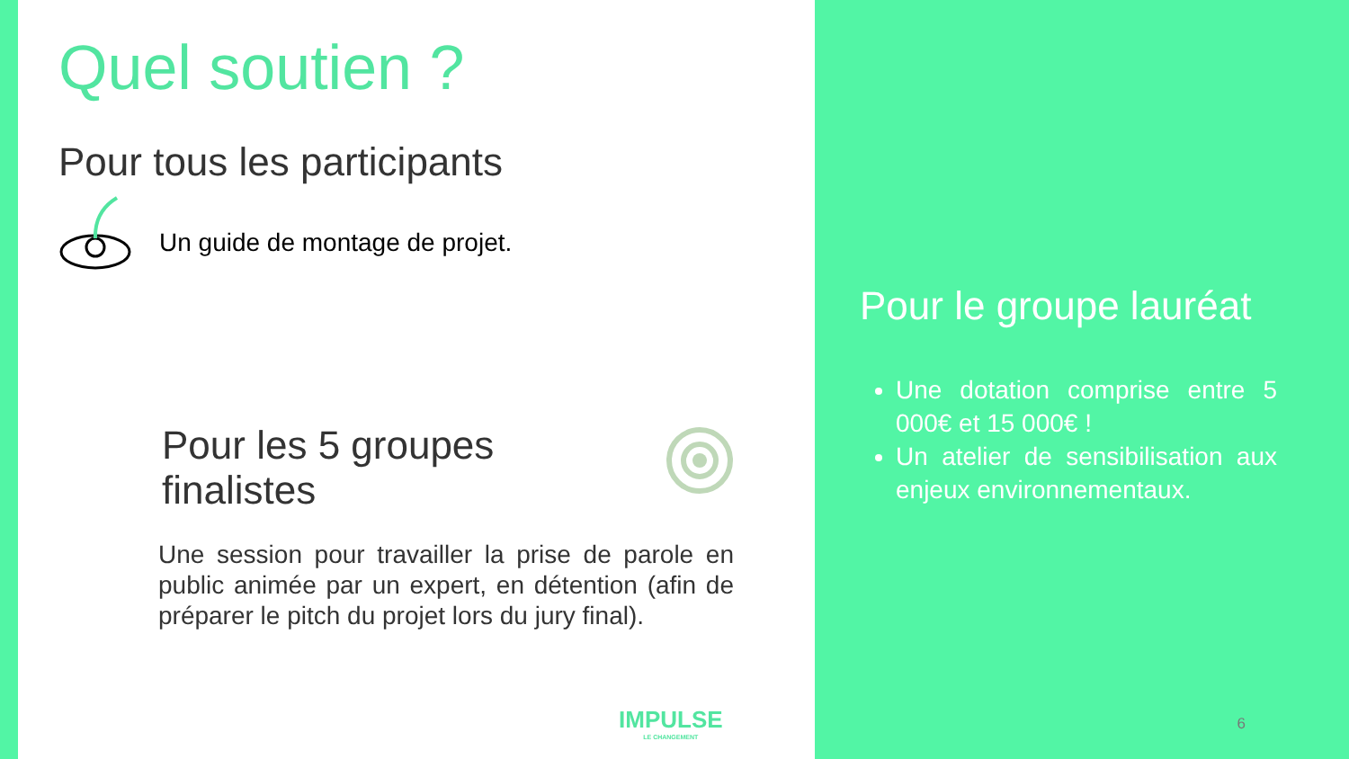Quel soutien ?
Pour tous les participants
Un guide de montage de projet.
Pour les 5 groupes
finalistes
Une session pour travailler la prise de parole en public animée par un expert, en détention (afin de préparer le pitch du projet lors du jury final).
IMPULSE
LE CHANGEMENT
Pour le groupe lauréat
Une dotation comprise entre 5 000€ et 15 000€ !
Un atelier de sensibilisation aux enjeux environnementaux.
6